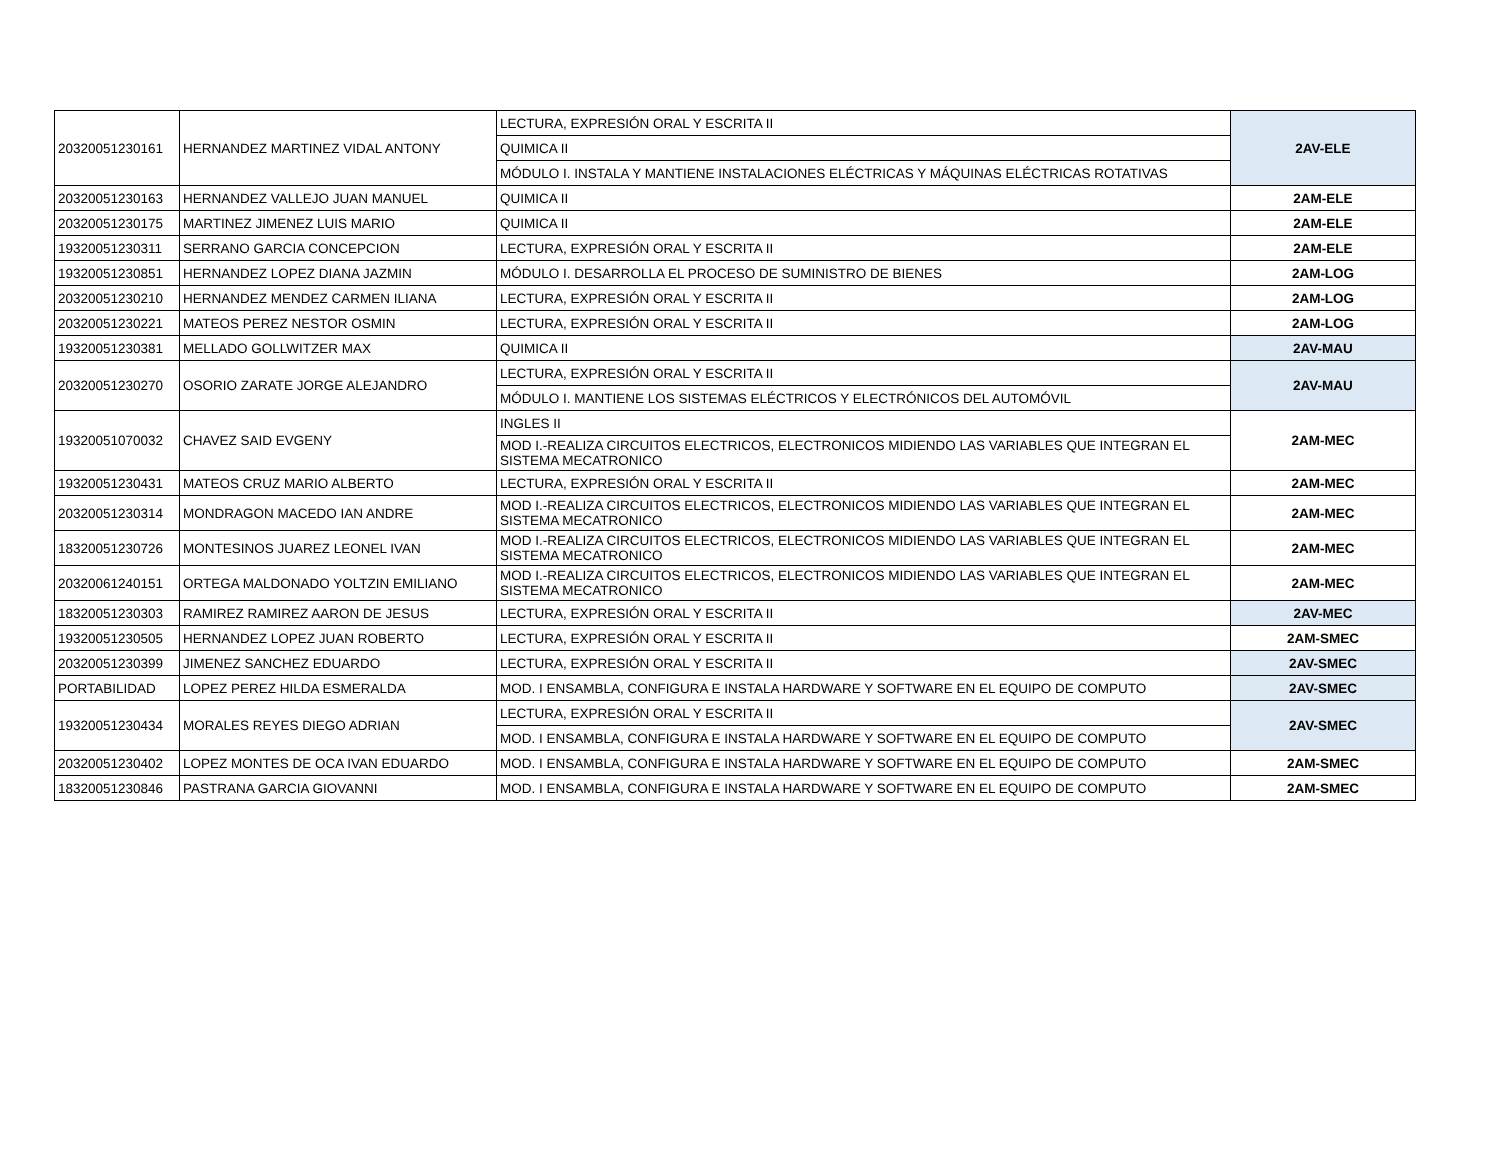| 20320051230161 | HERNANDEZ MARTINEZ VIDAL ANTONY | LECTURA, EXPRESIÓN ORAL Y ESCRITA II | 2AV-ELE |
| | | QUIMICA II | |
| | | MÓDULO I. INSTALA Y MANTIENE INSTALACIONES ELÉCTRICAS Y MÁQUINAS ELÉCTRICAS ROTATIVAS | |
| 20320051230163 | HERNANDEZ VALLEJO JUAN MANUEL | QUIMICA II | 2AM-ELE |
| 20320051230175 | MARTINEZ JIMENEZ LUIS MARIO | QUIMICA II | 2AM-ELE |
| 19320051230311 | SERRANO GARCIA CONCEPCION | LECTURA, EXPRESIÓN ORAL Y ESCRITA II | 2AM-ELE |
| 19320051230851 | HERNANDEZ LOPEZ DIANA JAZMIN | MÓDULO I. DESARROLLA EL PROCESO DE SUMINISTRO DE BIENES | 2AM-LOG |
| 20320051230210 | HERNANDEZ MENDEZ CARMEN ILIANA | LECTURA, EXPRESIÓN ORAL Y ESCRITA II | 2AM-LOG |
| 20320051230221 | MATEOS PEREZ NESTOR OSMIN | LECTURA, EXPRESIÓN ORAL Y ESCRITA II | 2AM-LOG |
| 19320051230381 | MELLADO GOLLWITZER MAX | QUIMICA II | 2AV-MAU |
| 20320051230270 | OSORIO ZARATE JORGE ALEJANDRO | LECTURA, EXPRESIÓN ORAL Y ESCRITA II | 2AV-MAU |
| | | MÓDULO I. MANTIENE LOS SISTEMAS ELÉCTRICOS Y ELECTRÓNICOS DEL AUTOMÓVIL | |
| 19320051070032 | CHAVEZ SAID EVGENY | INGLES II | 2AM-MEC |
| | | MOD I.-REALIZA CIRCUITOS ELECTRICOS, ELECTRONICOS MIDIENDO LAS VARIABLES QUE INTEGRAN EL SISTEMA MECATRONICO | |
| 19320051230431 | MATEOS CRUZ MARIO ALBERTO | LECTURA, EXPRESIÓN ORAL Y ESCRITA II | 2AM-MEC |
| 20320051230314 | MONDRAGON MACEDO IAN ANDRE | MOD I.-REALIZA CIRCUITOS ELECTRICOS, ELECTRONICOS MIDIENDO LAS VARIABLES QUE INTEGRAN EL SISTEMA MECATRONICO | 2AM-MEC |
| 18320051230726 | MONTESINOS JUAREZ LEONEL IVAN | MOD I.-REALIZA CIRCUITOS ELECTRICOS, ELECTRONICOS MIDIENDO LAS VARIABLES QUE INTEGRAN EL SISTEMA MECATRONICO | 2AM-MEC |
| 20320061240151 | ORTEGA MALDONADO YOLTZIN EMILIANO | MOD I.-REALIZA CIRCUITOS ELECTRICOS, ELECTRONICOS MIDIENDO LAS VARIABLES QUE INTEGRAN EL SISTEMA MECATRONICO | 2AM-MEC |
| 18320051230303 | RAMIREZ RAMIREZ AARON DE JESUS | LECTURA, EXPRESIÓN ORAL Y ESCRITA II | 2AV-MEC |
| 19320051230505 | HERNANDEZ LOPEZ JUAN ROBERTO | LECTURA, EXPRESIÓN ORAL Y ESCRITA II | 2AM-SMEC |
| 20320051230399 | JIMENEZ SANCHEZ EDUARDO | LECTURA, EXPRESIÓN ORAL Y ESCRITA II | 2AV-SMEC |
| PORTABILIDAD | LOPEZ PEREZ HILDA ESMERALDA | MOD. I ENSAMBLA, CONFIGURA E INSTALA HARDWARE Y SOFTWARE EN EL EQUIPO DE COMPUTO | 2AV-SMEC |
| 19320051230434 | MORALES REYES DIEGO ADRIAN | LECTURA, EXPRESIÓN ORAL Y ESCRITA II | 2AV-SMEC |
| | | MOD. I ENSAMBLA, CONFIGURA E INSTALA HARDWARE Y SOFTWARE EN EL EQUIPO DE COMPUTO | |
| 20320051230402 | LOPEZ MONTES DE OCA IVAN EDUARDO | MOD. I ENSAMBLA, CONFIGURA E INSTALA HARDWARE Y SOFTWARE EN EL EQUIPO DE COMPUTO | 2AM-SMEC |
| 18320051230846 | PASTRANA GARCIA GIOVANNI | MOD. I ENSAMBLA, CONFIGURA E INSTALA HARDWARE Y SOFTWARE EN EL EQUIPO DE COMPUTO | 2AM-SMEC |